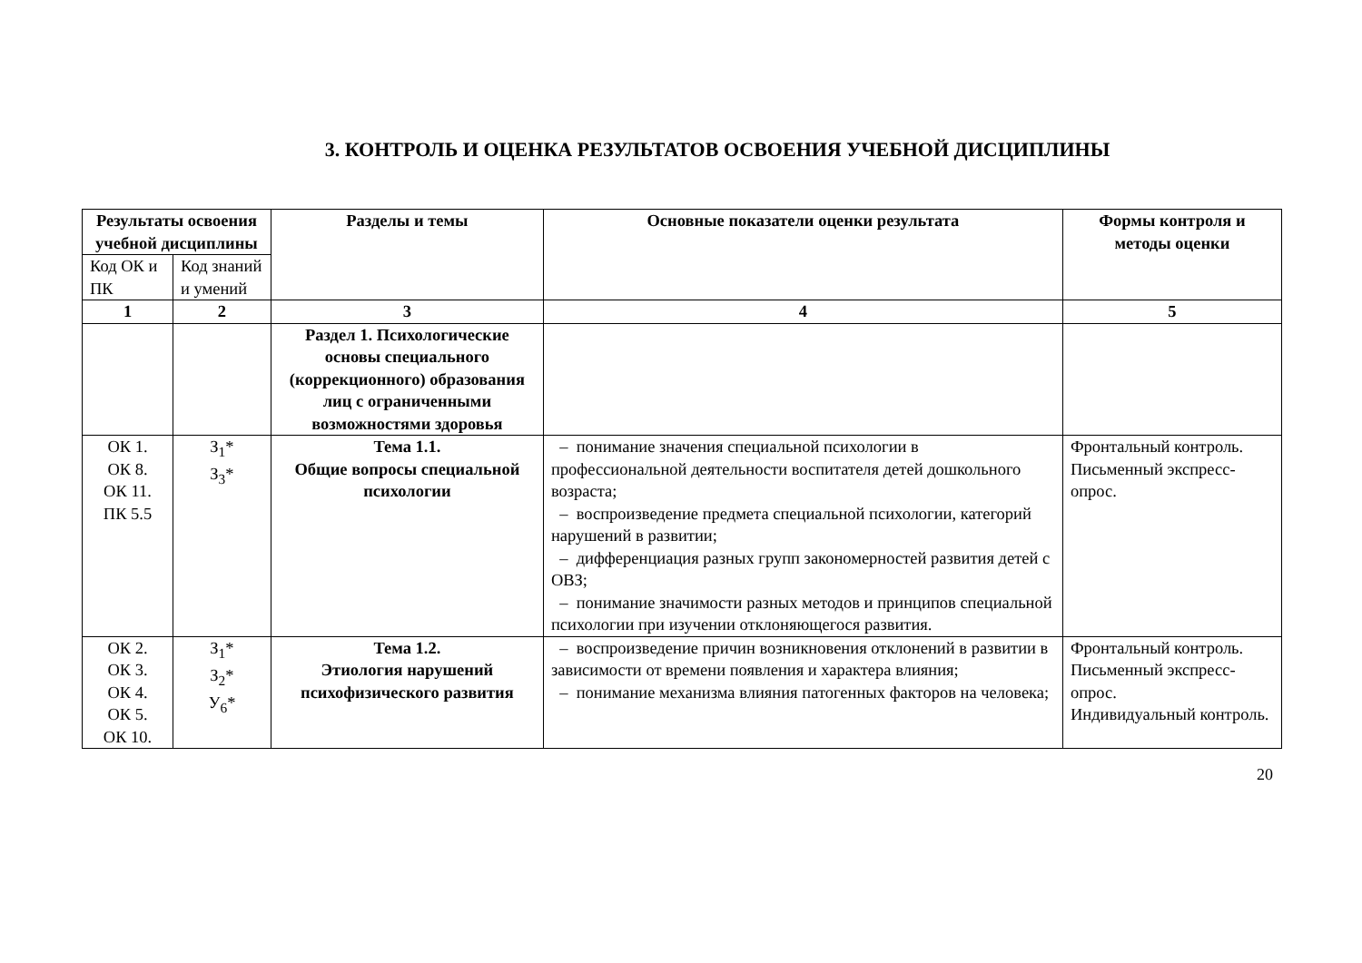3. КОНТРОЛЬ И ОЦЕНКА РЕЗУЛЬТАТОВ ОСВОЕНИЯ УЧЕБНОЙ ДИСЦИПЛИНЫ
| Результаты освоения учебной дисциплины | | Разделы и темы | Основные показатели оценки результата | Формы контроля и методы оценки |
| --- | --- | --- | --- | --- |
| Код ОК и ПК | Код знаний и умений | | | |
| 1 | 2 | 3 | 4 | 5 |
| | | Раздел 1. Психологические основы специального (коррекционного) образования лиц с ограниченными возможностями здоровья | | |
| ОК 1. ОК 8. ОК 11. ПК 5.5 | З<sub>1</sub>* З<sub>3</sub>* | Тема 1.1. Общие вопросы специальной психологии | – понимание значения специальной психологии в профессиональной деятельности воспитателя детей дошкольного возраста; – воспроизведение предмета специальной психологии, категорий нарушений в развитии; – дифференциация разных групп закономерностей развития детей с ОВЗ; – понимание значимости разных методов и принципов специальной психологии при изучении отклоняющегося развития. | Фронтальный контроль. Письменный экспресс-опрос. |
| ОК 2. ОК 3. ОК 4. ОК 5. ОК 10. | З<sub>1</sub>* З<sub>2</sub>* У<sub>6</sub>* | Тема 1.2. Этиология нарушений психофизического развития | – воспроизведение причин возникновения отклонений в развитии в зависимости от времени появления и характера влияния; – понимание механизма влияния патогенных факторов на человека; | Фронтальный контроль. Письменный экспресс-опрос. Индивидуальный контроль. |
20